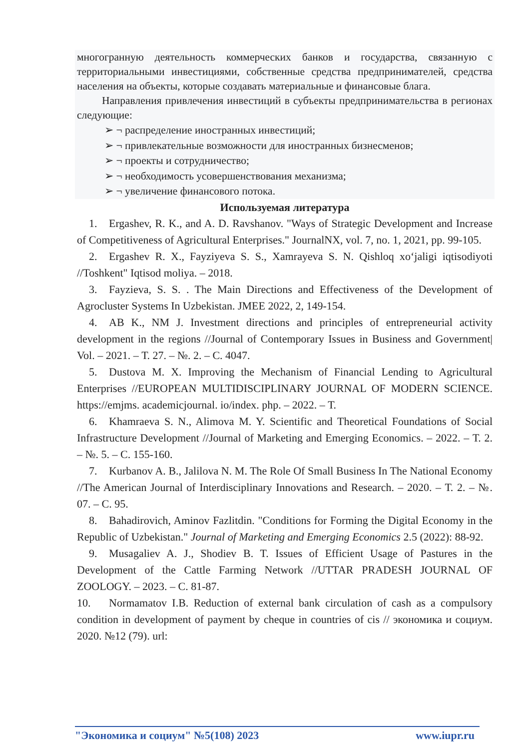многогранную деятельность коммерческих банков и государства, связанную с территориальными инвестициями, собственные средства предпринимателей, средства населения на объекты, которые создавать материальные и финансовые блага.
Направления привлечения инвестиций в субъекты предпринимательства в регионах следующие:
➢ ¬ распределение иностранных инвестиций;
➢ ¬ привлекательные возможности для иностранных бизнесменов;
➢ ¬ проекты и сотрудничество;
➢ ¬ необходимость усовершенствования механизма;
➢ ¬ увеличение финансового потока.
Используемая литература
1. Ergashev, R. K., and A. D. Ravshanov. "Ways of Strategic Development and Increase of Competitiveness of Agricultural Enterprises." JournalNX, vol. 7, no. 1, 2021, pp. 99-105.
2. Ergashev R. X., Fayziyeva S. S., Xamrayeva S. N. Qishloq xo‘jaligi iqtisodiyoti //Toshkent" Iqtisod moliya. – 2018.
3. Fayzieva, S. S. . The Main Directions and Effectiveness of the Development of Agrocluster Systems In Uzbekistan. JMEE 2022, 2, 149-154.
4. AB K., NM J. Investment directions and principles of entrepreneurial activity development in the regions //Journal of Contemporary Issues in Business and Government| Vol. – 2021. – Т. 27. – №. 2. – С. 4047.
5. Dustova M. X. Improving the Mechanism of Financial Lending to Agricultural Enterprises //EUROPEAN MULTIDISCIPLINARY JOURNAL OF MODERN SCIENCE. https://emjms. academicjournal. io/index. php. – 2022. – Т.
6. Khamraeva S. N., Alimova M. Y. Scientific and Theoretical Foundations of Social Infrastructure Development //Journal of Marketing and Emerging Economics. – 2022. – Т. 2. – №. 5. – С. 155-160.
7. Kurbanov A. B., Jalilova N. M. The Role Of Small Business In The National Economy //The American Journal of Interdisciplinary Innovations and Research. – 2020. – Т. 2. – №. 07. – С. 95.
8. Bahadirovich, Aminov Fazlitdin. "Conditions for Forming the Digital Economy in the Republic of Uzbekistan." Journal of Marketing and Emerging Economics 2.5 (2022): 88-92.
9. Musagaliev A. J., Shodiev B. T. Issues of Efficient Usage of Pastures in the Development of the Cattle Farming Network //UTTAR PRADESH JOURNAL OF ZOOLOGY. – 2023. – С. 81-87.
10. Normamatov I.B. Reduction of external bank circulation of cash as a compulsory condition in development of payment by cheque in countries of cis // экономика и социум. 2020. №12 (79). url:
"Экономика и социум" №5(108) 2023 www.iupr.ru